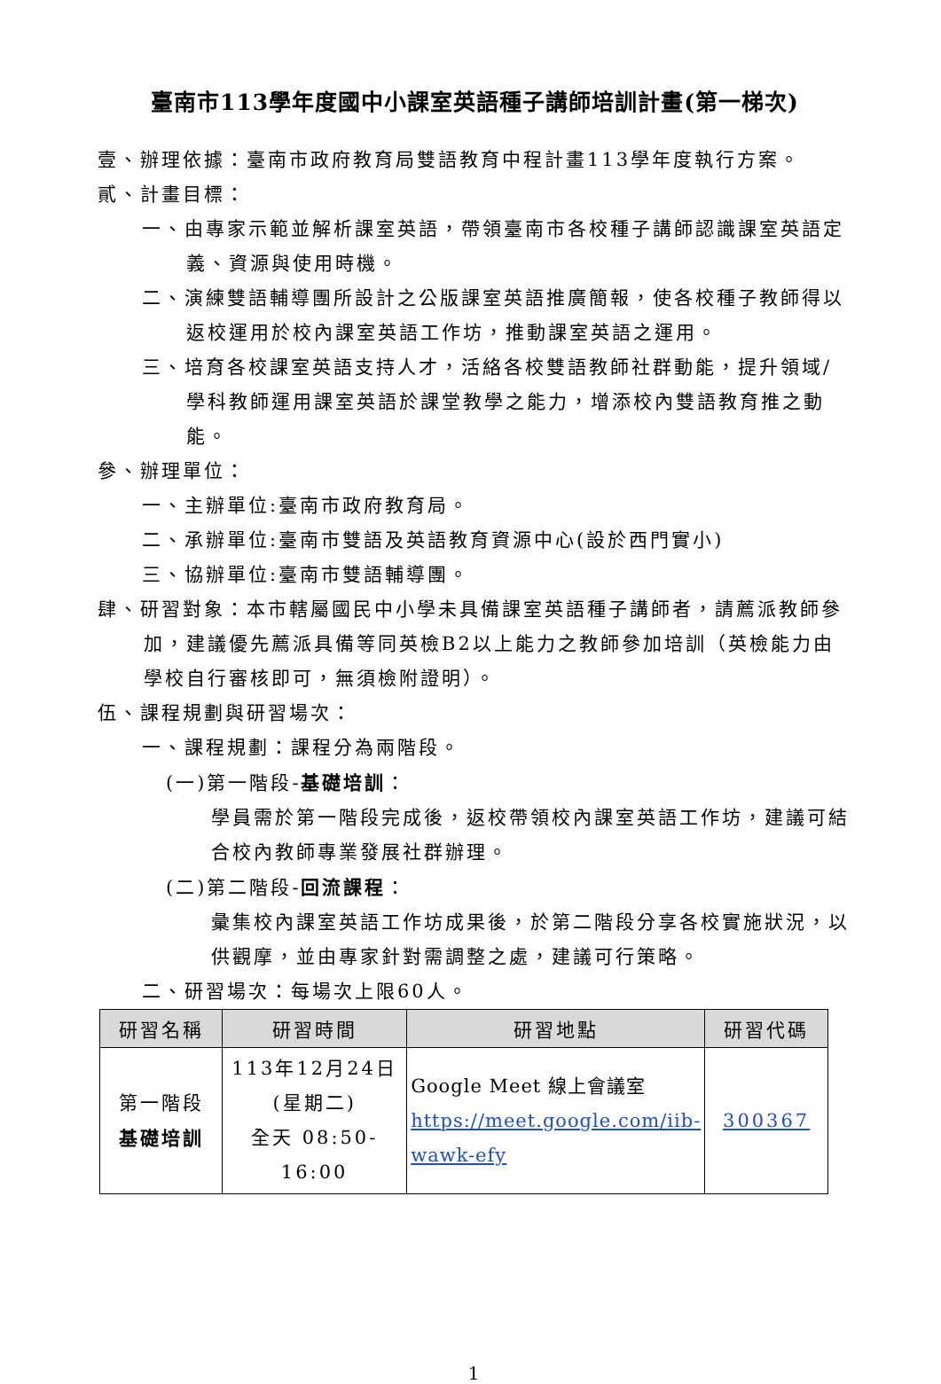臺南市113學年度國中小課室英語種子講師培訓計畫(第一梯次)
壹、辦理依據：臺南市政府教育局雙語教育中程計畫113學年度執行方案。
貳、計畫目標：
一、由專家示範並解析課室英語，帶領臺南市各校種子講師認識課室英語定義、資源與使用時機。
二、演練雙語輔導團所設計之公版課室英語推廣簡報，使各校種子教師得以返校運用於校內課室英語工作坊，推動課室英語之運用。
三、培育各校課室英語支持人才，活絡各校雙語教師社群動能，提升領域/學科教師運用課室英語於課堂教學之能力，增添校內雙語教育推之動能。
參、辦理單位：
一、主辦單位:臺南市政府教育局。
二、承辦單位:臺南市雙語及英語教育資源中心(設於西門實小)
三、協辦單位:臺南市雙語輔導團。
肆、研習對象：本市轄屬國民中小學未具備課室英語種子講師者，請薦派教師參加，建議優先薦派具備等同英檢B2以上能力之教師參加培訓（英檢能力由學校自行審核即可，無須檢附證明）。
伍、課程規劃與研習場次：
一、課程規劃：課程分為兩階段。
(一)第一階段-基礎培訓：
學員需於第一階段完成後，返校帶領校內課室英語工作坊，建議可結合校內教師專業發展社群辦理。
(二)第二階段-回流課程：
彙集校內課室英語工作坊成果後，於第二階段分享各校實施狀況，以供觀摩，並由專家針對需調整之處，建議可行策略。
二、研習場次：每場次上限60人。
| 研習名稱 | 研習時間 | 研習地點 | 研習代碼 |
| --- | --- | --- | --- |
| 第一階段 基礎培訓 | 113年12月24日 (星期二) 全天 08:50-16:00 | Google Meet 線上會議室 https://meet.google.com/iib-wawk-efy | 300367 |
1